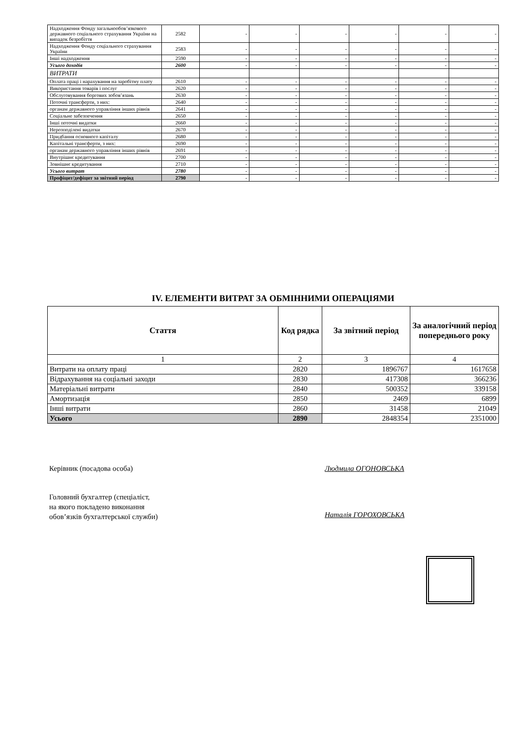| Надходження Фонду загальнообов’язкового державного соціального страхування України на випадок безробіття | 2582 | - | - | - | - | - | - |
| Надходження Фонду соціального страхування України | 2583 | - | - | - | - | - | - |
| Інші надходження | 2590 | - | - | - | - | - | - |
| Усього доходів | 2600 | - | - | - | - | - | - |
| ВИТРАТИ | | | | | | | |
| Оплата праці і нарахування на заробітну плату | 2610 | - | - | - | - | - | - |
| Використання товарів і послуг | 2620 | - | - | - | - | - | - |
| Обслуговування боргових зобов’язань | 2630 | - | - | - | - | - | - |
| Поточні трансферти, з них: | 2640 | - | - | - | - | - | - |
| органам державного управління інших рівнів | 2641 | - | - | - | - | - | - |
| Соціальне забезпечення | 2650 | - | - | - | - | - | - |
| Інші поточні видатки | 2660 | - | - | - | - | - | - |
| Нерозподілені видатки | 2670 | - | - | - | - | - | - |
| Придбання основного капіталу | 2680 | - | - | - | - | - | - |
| Капітальні трансферти, з них: | 2690 | - | - | - | - | - | - |
| органам державного управління інших рівнів | 2691 | - | - | - | - | - | - |
| Внутрішнє кредитування | 2700 | - | - | - | - | - | - |
| Зовнішнє кредитування | 2710 | - | - | - | - | - | - |
| Усього витрат | 2780 | - | - | - | - | - | - |
| Профіцит/дефіцит за звітний період | 2790 | - | - | - | - | - | - |
IV. ЕЛЕМЕНТИ ВИТРАТ ЗА ОБМІННИМИ ОПЕРАЦІЯМИ
| Стаття | Код рядка | За звітний період | За аналогічний період попереднього року |
| --- | --- | --- | --- |
| 1 | 2 | 3 | 4 |
| Витрати на оплату праці | 2820 | 1896767 | 1617658 |
| Відрахування на соціальні заходи | 2830 | 417308 | 366236 |
| Матеріальні витрати | 2840 | 500352 | 339158 |
| Амортизація | 2850 | 2469 | 6899 |
| Інші витрати | 2860 | 31458 | 21049 |
| Усього | 2890 | 2848354 | 2351000 |
Керівник (посадова особа) Людмила ОГОНОВСЬКА
Головний бухгалтер (спеціаліст,
на якого покладено виконання
обов’язків бухгалтерської служби)
Наталія ГОРОХОВСЬКА